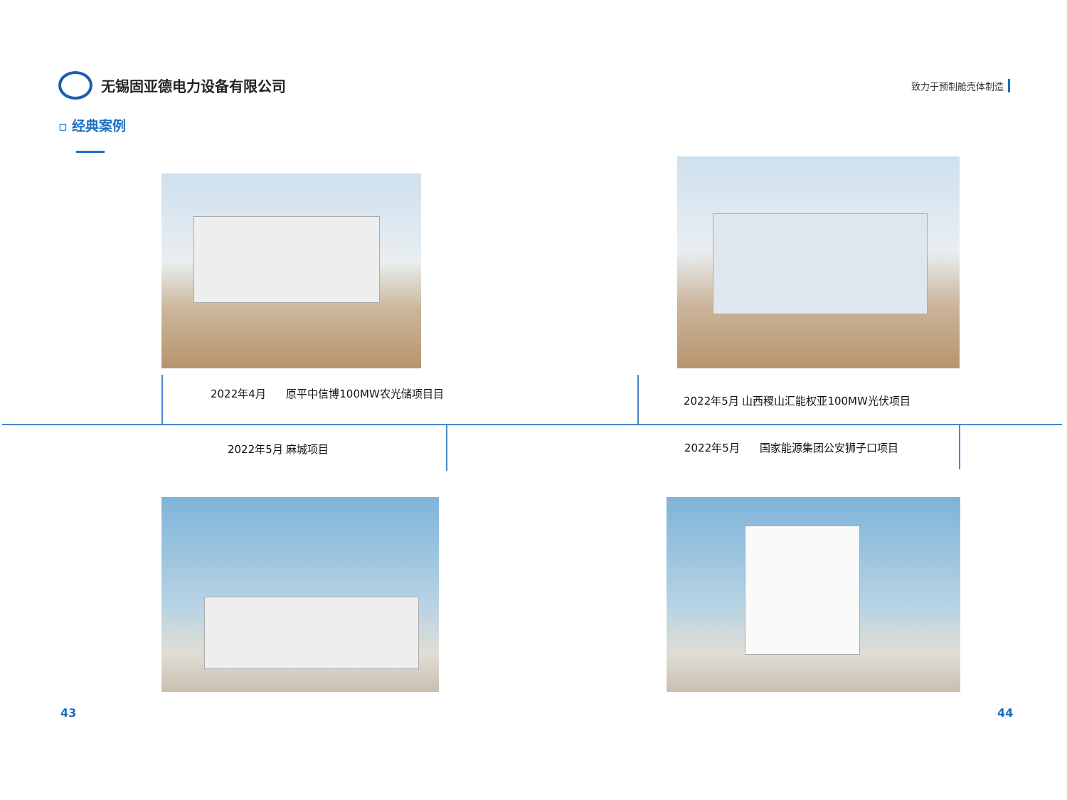无锡固亚德电力设备有限公司
致力于预制舱壳体制造
▫ 经典案例
2022年4月 原平中信博100MW农光储项目目
2022年5月 山西稷山汇能权亚100MW光伏项目
2022年5月 麻城项目 2022年5月 国家能源集团公安狮子口项目
43 44